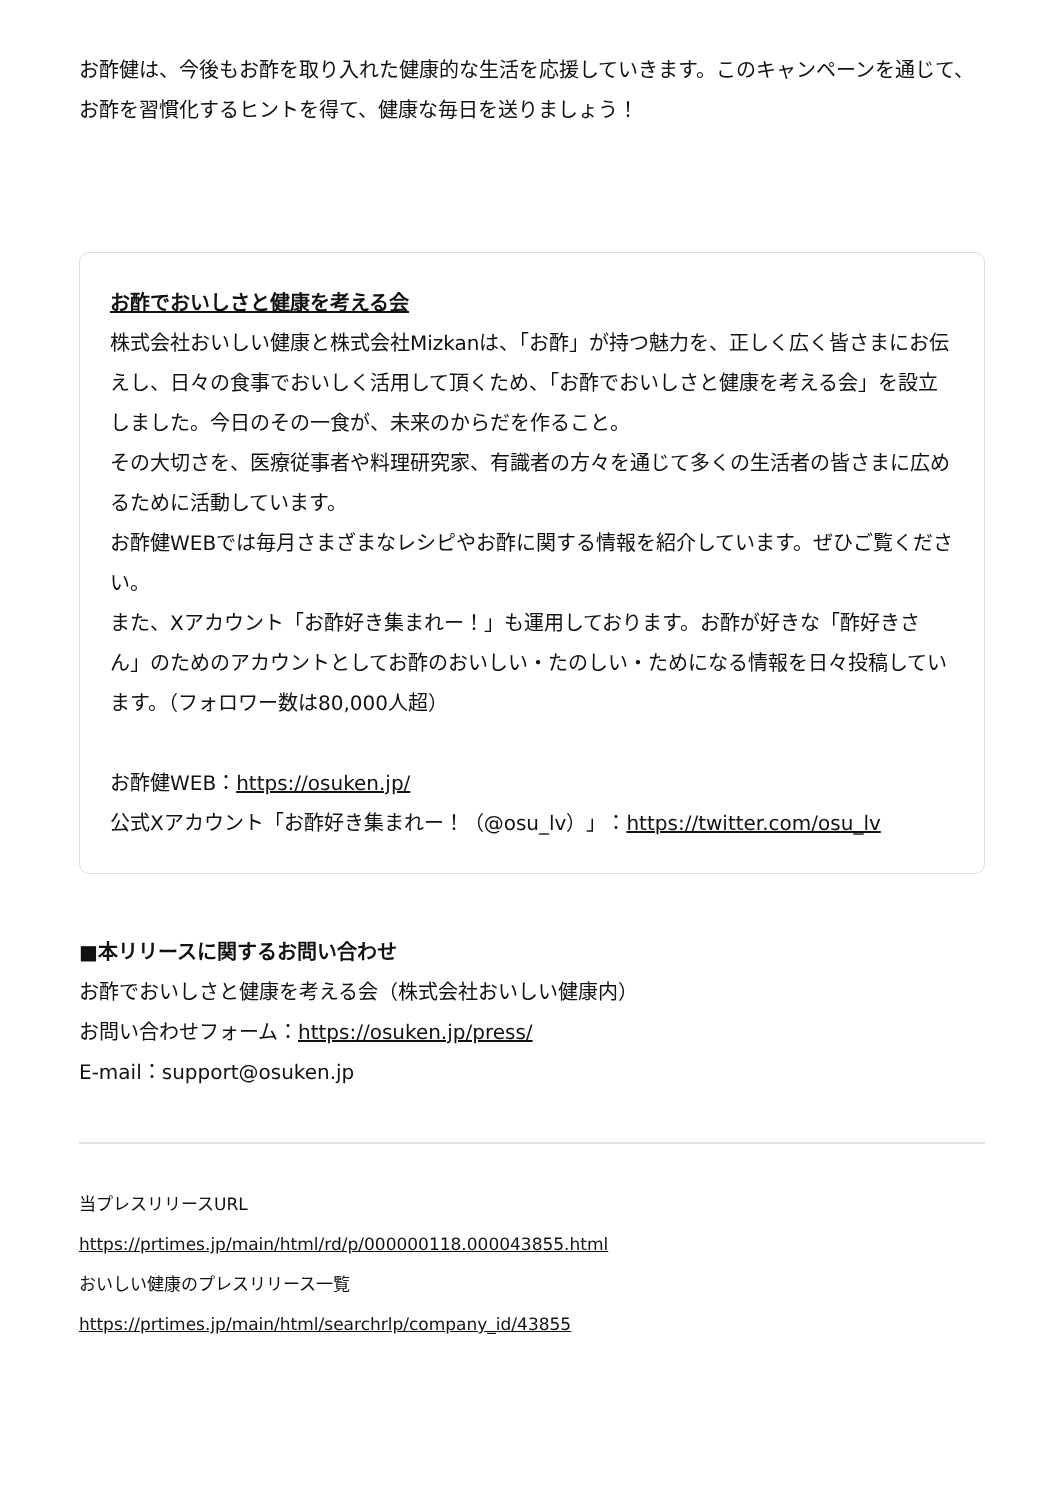お酢健は、今後もお酢を取り入れた健康的な生活を応援していきます。このキャンペーンを通じて、お酢を習慣化するヒントを得て、健康な毎日を送りましょう！
お酢でおいしさと健康を考える会
株式会社おいしい健康と株式会社Mizkanは、「お酢」が持つ魅力を、正しく広く皆さまにお伝えし、日々の食事でおいしく活用して頂くため、「お酢でおいしさと健康を考える会」を設立しました。今日のその一食が、未来のからだを作ること。
その大切さを、医療従事者や料理研究家、有識者の方々を通じて多くの生活者の皆さまに広めるために活動しています。
お酢健WEBでは毎月さまざまなレシピやお酢に関する情報を紹介しています。ぜひご覧ください。
また、Xアカウント「お酢好き集まれー！」も運用しております。お酢が好きな「酢好きさん」のためのアカウントとしてお酢のおいしい・たのしい・ためになる情報を日々投稿しています。（フォロワー数は80,000人超）
お酢健WEB：https://osuken.jp/
公式Xアカウント「お酢好き集まれー！（@osu_lv）」：https://twitter.com/osu_lv
■本リリースに関するお問い合わせ
お酢でおいしさと健康を考える会（株式会社おいしい健康内）
お問い合わせフォーム：https://osuken.jp/press/
E-mail：support@osuken.jp
当プレスリリースURL
https://prtimes.jp/main/html/rd/p/000000118.000043855.html
おいしい健康のプレスリリース一覧
https://prtimes.jp/main/html/searchrlp/company_id/43855